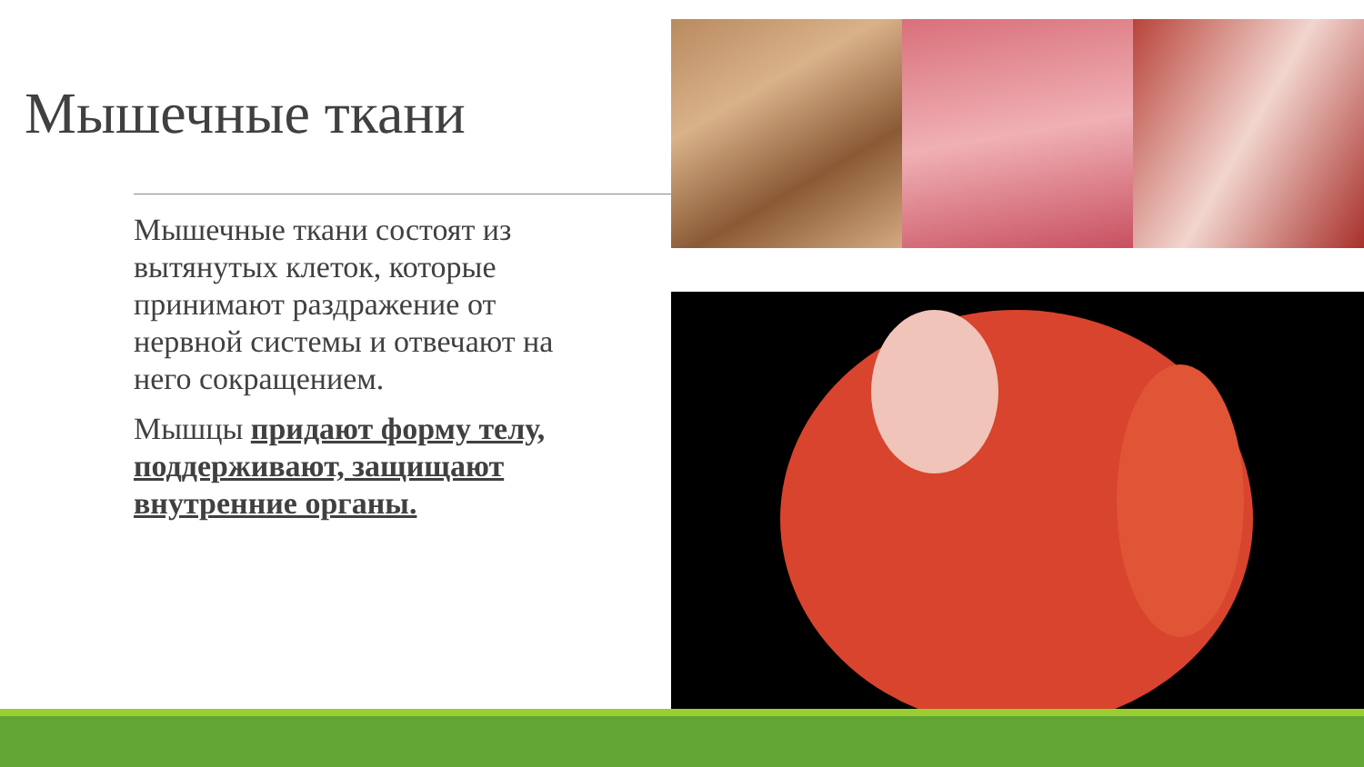Мышечные ткани
Мышечные ткани состоят из вытянутых клеток, которые принимают раздражение от нервной системы и отвечают на него сокращением.
Мышцы придают форму телу, поддерживают, защищают внутренние органы.